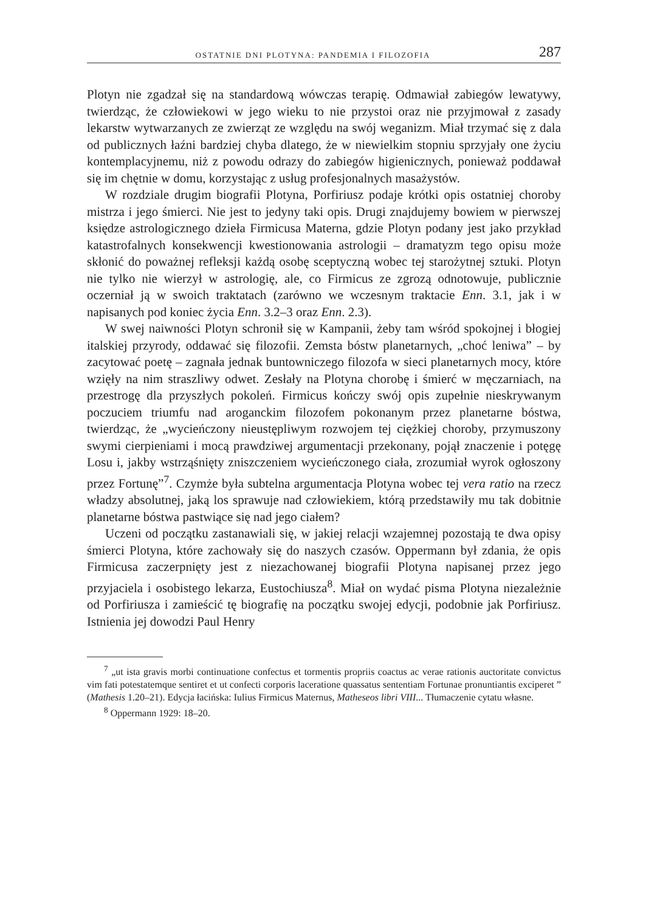OSTATNIE DNI PLOTYNA: PANDEMIA I FILOZOFIA 287
Plotyn nie zgadzał się na standardową wówczas terapię. Odmawiał zabiegów lewatywy, twierdząc, że człowiekowi w jego wieku to nie przystoi oraz nie przyjmował z zasady lekarstw wytwarzanych ze zwierząt ze względu na swój weganizm. Miał trzymać się z dala od publicznych łaźni bardziej chyba dlatego, że w niewielkim stopniu sprzyjały one życiu kontemplacyjnemu, niż z powodu odrazy do zabiegów higienicznych, ponieważ poddawał się im chętnie w domu, korzystając z usług profesjonalnych masażystów.
W rozdziale drugim biografii Plotyna, Porfiriusz podaje krótki opis ostatniej choroby mistrza i jego śmierci. Nie jest to jedyny taki opis. Drugi znajdujemy bowiem w pierwszej księdze astrologicznego dzieła Firmicusa Materna, gdzie Plotyn podany jest jako przykład katastrofalnych konsekwencji kwestionowania astrologii – dramatyzm tego opisu może skłonić do poważnej refleksji każdą osobę sceptyczną wobec tej starożytnej sztuki. Plotyn nie tylko nie wierzył w astrologię, ale, co Firmicus ze zgrozą odnotowuje, publicznie oczerniał ją w swoich traktatach (zarówno we wczesnym traktacie Enn. 3.1, jak i w napisanych pod koniec życia Enn. 3.2–3 oraz Enn. 2.3).
W swej naiwności Plotyn schronił się w Kampanii, żeby tam wśród spokojnej i błogiej italskiej przyrody, oddawać się filozofii. Zemsta bóstw planetarnych, „choć leniwa” – by zacytować poetę – zagnała jednak buntowniczego filozofa w sieci planetarnych mocy, które wzięły na nim straszliwy odwet. Zesłały na Plotyna chorobę i śmierć w męczarniach, na przestrogę dla przyszłych pokoleń. Firmicus kończy swój opis zupełnie nieskrywanym poczuciem triumfu nad aroganckim filozofem pokonanym przez planetarne bóstwa, twierdząc, że „wycieńczony nieustępliwym rozwojem tej ciężkiej choroby, przymuszony swymi cierpieniami i mocą prawdziwej argumentacji przekonany, pojął znaczenie i potęgę Losu i, jakby wstrząśnięty zniszczeniem wycieńczonego ciała, zrozumiał wyrok ogłoszony przez Fortunę”<sup>7</sup>. Czymże była subtelna argumentacja Plotyna wobec tej vera ratio na rzecz władzy absolutnej, jaką los sprawuje nad człowiekiem, którą przedstawiły mu tak dobitnie planetarne bóstwa pastwiące się nad jego ciałem?
Uczeni od początku zastanawiali się, w jakiej relacji wzajemnej pozostają te dwa opisy śmierci Plotyna, które zachowały się do naszych czasów. Oppermann był zdania, że opis Firmicusa zaczerpnięty jest z niezachowanej biografii Plotyna napisanej przez jego przyjaciela i osobistego lekarza, Eustochiusza<sup>8</sup>. Miał on wydać pisma Plotyna niezależnie od Porfiriusza i zamieścić tę biografię na początku swojej edycji, podobnie jak Porfiriusz. Istnienia jej dowodzi Paul Henry
<sup>7</sup> „ut ista gravis morbi continuatione confectus et tormentis propriis coactus ac verae rationis auctoritate convictus vim fati potestatemque sentiret et ut confecti corporis laceratione quassatus sententiam Fortunae pronuntiantis exciperet ” (Mathesis 1.20–21). Edycja łacińska: Iulius Firmicus Maternus, Matheseos libri VIII... Tłumaczenie cytatu własne.
<sup>8</sup> Oppermann 1929: 18–20.